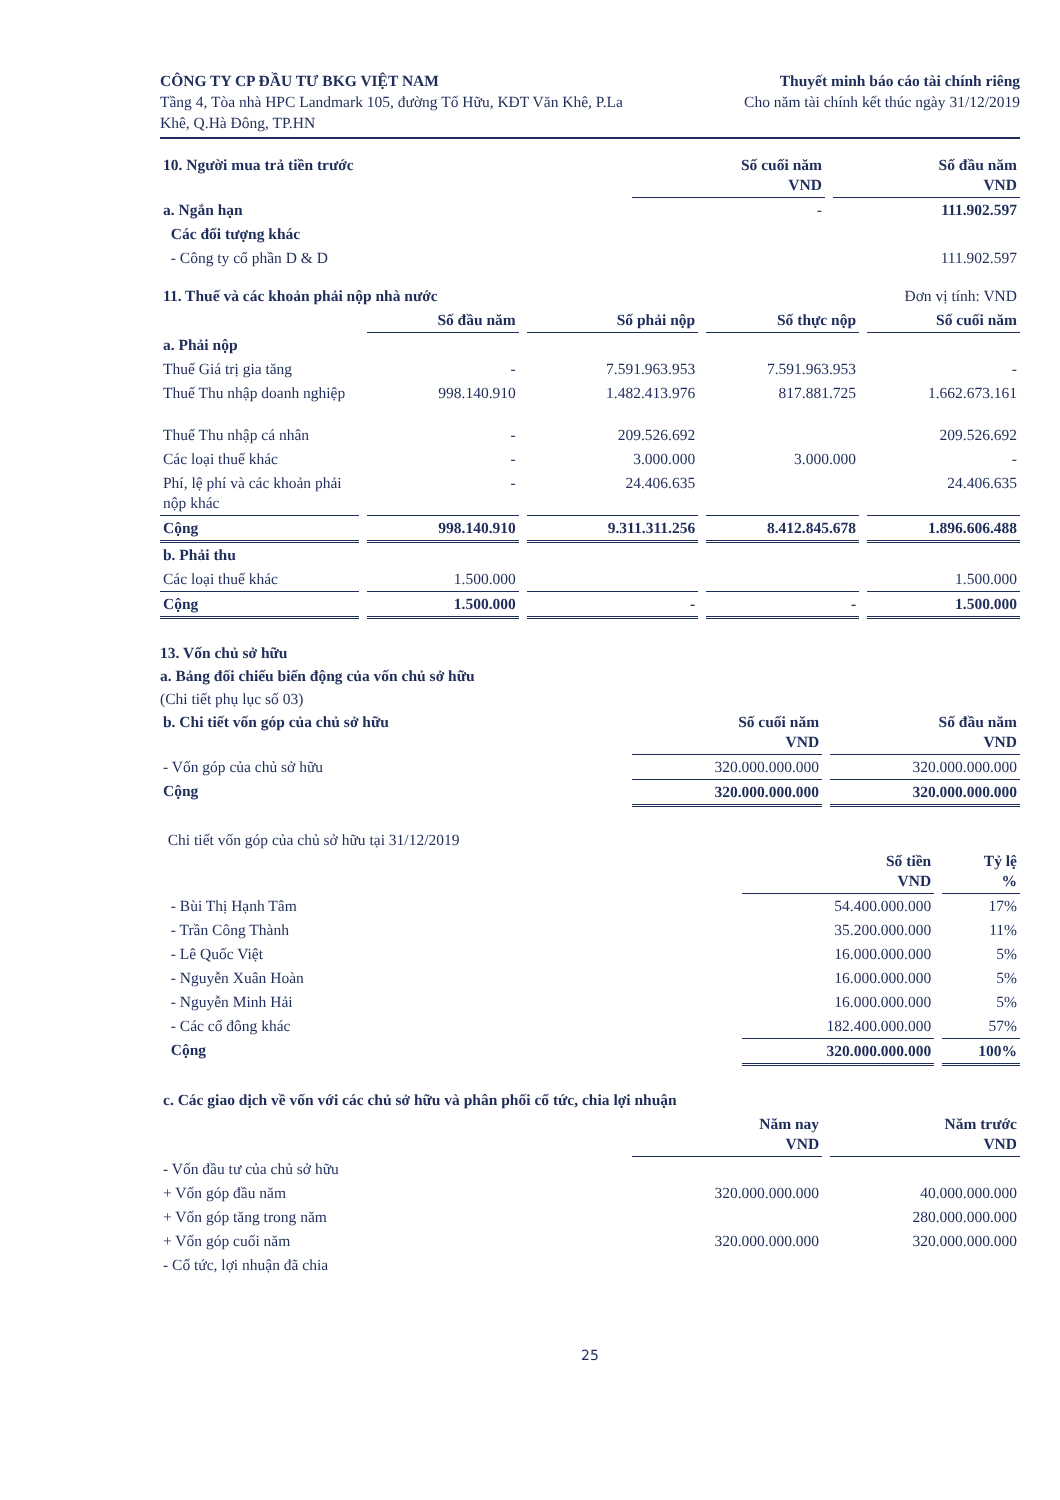CÔNG TY CP ĐẦU TƯ BKG VIỆT NAM
Tầng 4, Tòa nhà HPC Landmark 105, đường Tố Hữu, KĐT Văn Khê, P.La
Khê, Q.Hà Đông, TP.HN
Thuyết minh báo cáo tài chính riêng
Cho năm tài chính kết thúc ngày 31/12/2019
| 10. Người mua trả tiền trước | Số cuối năm VND | Số đầu năm VND |
| a. Ngắn hạn | - | 111.902.597 |
| Các đối tượng khác | | |
| - Công ty cổ phần D & D | | 111.902.597 |
| 11. Thuế và các khoản phải nộp nhà nước | | | Đơn vị tính: VND | |
| | Số đầu năm | Số phải nộp | Số thực nộp | Số cuối năm |
| a. Phải nộp | | | | |
| Thuế Giá trị gia tăng | - | 7.591.963.953 | 7.591.963.953 | - |
| Thuế Thu nhập doanh nghiệp | 998.140.910 | 1.482.413.976 | 817.881.725 | 1.662.673.161 |
| Thuế Thu nhập cá nhân | - | 209.526.692 | | 209.526.692 |
| Các loại thuế khác | - | 3.000.000 | 3.000.000 | - |
| Phí, lệ phí và các khoản phải nộp khác | - | 24.406.635 | | 24.406.635 |
| Cộng | 998.140.910 | 9.311.311.256 | 8.412.845.678 | 1.896.606.488 |
| b. Phải thu | | | | |
| Các loại thuế khác | 1.500.000 | | | 1.500.000 |
| Cộng | 1.500.000 | - | - | 1.500.000 |
13. Vốn chủ sở hữu
a. Bảng đối chiếu biến động của vốn chủ sở hữu
(Chi tiết phụ lục số 03)
| b. Chi tiết vốn góp của chủ sở hữu | Số cuối năm VND | Số đầu năm VND |
| - Vốn góp của chủ sở hữu | 320.000.000.000 | 320.000.000.000 |
| Cộng | 320.000.000.000 | 320.000.000.000 |
Chi tiết vốn góp của chủ sở hữu tại 31/12/2019
| | Số tiền VND | Tỷ lệ % |
| - Bùi Thị Hạnh Tâm | 54.400.000.000 | 17% |
| - Trần Công Thành | 35.200.000.000 | 11% |
| - Lê Quốc Việt | 16.000.000.000 | 5% |
| - Nguyễn Xuân Hoàn | 16.000.000.000 | 5% |
| - Nguyễn Minh Hải | 16.000.000.000 | 5% |
| - Các cổ đông khác | 182.400.000.000 | 57% |
| Cộng | 320.000.000.000 | 100% |
| c. Các giao dịch về vốn với các chủ sở hữu và phân phối cổ tức, chia lợi nhuận | | |
| | Năm nay VND | Năm trước VND |
| - Vốn đầu tư của chủ sở hữu | | |
| + Vốn góp đầu năm | 320.000.000.000 | 40.000.000.000 |
| + Vốn góp tăng trong năm | | 280.000.000.000 |
| + Vốn góp cuối năm | 320.000.000.000 | 320.000.000.000 |
| - Cổ tức, lợi nhuận đã chia | | |
25